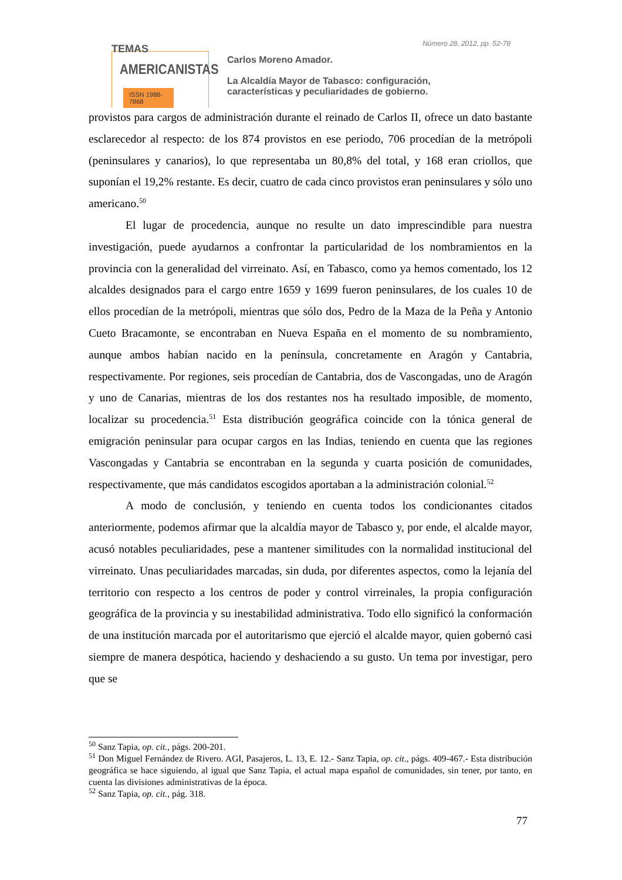TEMAS
AMERICANISTAS
ISSN 1988-7868
Número 28, 2012, pp. 52-78
Carlos Moreno Amador.
La Alcaldía Mayor de Tabasco: configuración,
características y peculiaridades de gobierno.
provistos para cargos de administración durante el reinado de Carlos II, ofrece un dato bastante esclarecedor al respecto: de los 874 provistos en ese periodo, 706 procedían de la metrópoli (peninsulares y canarios), lo que representaba un 80,8% del total, y 168 eran criollos, que suponían el 19,2% restante. Es decir, cuatro de cada cinco provistos eran peninsulares y sólo uno americano.<sup>50</sup>
El lugar de procedencia, aunque no resulte un dato imprescindible para nuestra investigación, puede ayudarnos a confrontar la particularidad de los nombramientos en la provincia con la generalidad del virreinato. Así, en Tabasco, como ya hemos comentado, los 12 alcaldes designados para el cargo entre 1659 y 1699 fueron peninsulares, de los cuales 10 de ellos procedían de la metrópoli, mientras que sólo dos, Pedro de la Maza de la Peña y Antonio Cueto Bracamonte, se encontraban en Nueva España en el momento de su nombramiento, aunque ambos habían nacido en la península, concretamente en Aragón y Cantabria, respectivamente. Por regiones, seis procedían de Cantabria, dos de Vascongadas, uno de Aragón y uno de Canarias, mientras de los dos restantes nos ha resultado imposible, de momento, localizar su procedencia.<sup>51</sup> Esta distribución geográfica coincide con la tónica general de emigración peninsular para ocupar cargos en las Indias, teniendo en cuenta que las regiones Vascongadas y Cantabria se encontraban en la segunda y cuarta posición de comunidades, respectivamente, que más candidatos escogidos aportaban a la administración colonial.<sup>52</sup>
A modo de conclusión, y teniendo en cuenta todos los condicionantes citados anteriormente, podemos afirmar que la alcaldía mayor de Tabasco y, por ende, el alcalde mayor, acusó notables peculiaridades, pese a mantener similitudes con la normalidad institucional del virreinato. Unas peculiaridades marcadas, sin duda, por diferentes aspectos, como la lejanía del territorio con respecto a los centros de poder y control virreinales, la propia configuración geográfica de la provincia y su inestabilidad administrativa. Todo ello significó la conformación de una institución marcada por el autoritarismo que ejerció el alcalde mayor, quien gobernó casi siempre de manera despótica, haciendo y deshaciendo a su gusto. Un tema por investigar, pero que se
<sup>50</sup> Sanz Tapia, op. cit., págs. 200-201.
<sup>51</sup> Don Miguel Fernández de Rivero. AGI, Pasajeros, L. 13, E. 12.- Sanz Tapia, op. cit., págs. 409-467.- Esta distribución geográfica se hace siguiendo, al igual que Sanz Tapia, el actual mapa español de comunidades, sin tener, por tanto, en cuenta las divisiones administrativas de la época.
<sup>52</sup> Sanz Tapia, op. cit., pág. 318.
77